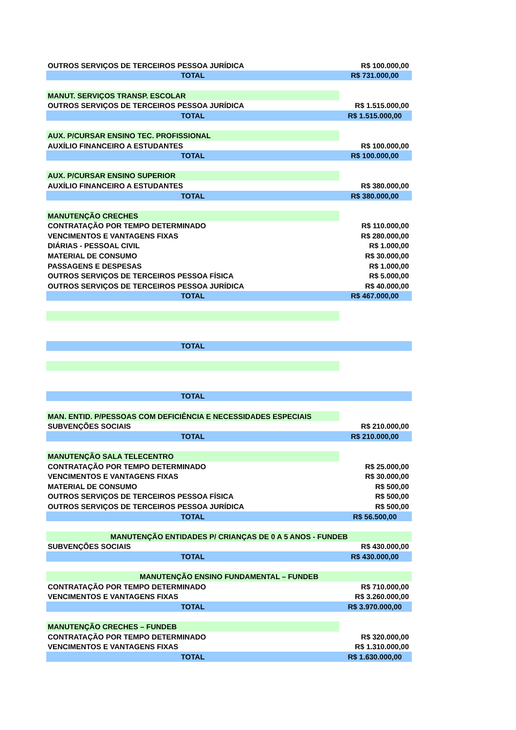| OUTROS SERVIÇOS DE TERCEIROS PESSOA JURÍDICA | R$ 100.000,00 |
| TOTAL | R$ 731.000,00 |
| MANUT. SERVIÇOS TRANSP. ESCOLAR | |
| OUTROS SERVIÇOS DE TERCEIROS PESSOA JURÍDICA | R$ 1.515.000,00 |
| TOTAL | R$ 1.515.000,00 |
| AUX. P/CURSAR ENSINO TEC. PROFISSIONAL | |
| AUXÍLIO FINANCEIRO A ESTUDANTES | R$ 100.000,00 |
| TOTAL | R$ 100.000,00 |
| AUX. P/CURSAR ENSINO SUPERIOR | |
| AUXÍLIO FINANCEIRO A ESTUDANTES | R$ 380.000,00 |
| TOTAL | R$ 380.000,00 |
| MANUTENÇÃO CRECHES | |
| CONTRATAÇÃO POR TEMPO DETERMINADO | R$ 110.000,00 |
| VENCIMENTOS E VANTAGENS FIXAS | R$ 280.000,00 |
| DIÁRIAS - PESSOAL CIVIL | R$ 1.000,00 |
| MATERIAL DE CONSUMO | R$ 30.000,00 |
| PASSAGENS E DESPESAS | R$ 1.000,00 |
| OUTROS SERVIÇOS DE TERCEIROS PESSOA FÍSICA | R$ 5.000,00 |
| OUTROS SERVIÇOS DE TERCEIROS PESSOA JURÍDICA | R$ 40.000,00 |
| TOTAL | R$ 467.000,00 |
| TOTAL | |
| TOTAL | |
| MAN. ENTID. P/PESSOAS COM DEFICIÊNCIA E NECESSIDADES ESPECIAIS | |
| SUBVENÇÕES SOCIAIS | R$ 210.000,00 |
| TOTAL | R$ 210.000,00 |
| MANUTENÇÃO SALA TELECENTRO | |
| CONTRATAÇÃO POR TEMPO DETERMINADO | R$ 25.000,00 |
| VENCIMENTOS E VANTAGENS FIXAS | R$ 30.000,00 |
| MATERIAL DE CONSUMO | R$ 500,00 |
| OUTROS SERVIÇOS DE TERCEIROS PESSOA FÍSICA | R$ 500,00 |
| OUTROS SERVIÇOS DE TERCEIROS PESSOA JURÍDICA | R$ 500,00 |
| TOTAL | R$ 56.500,00 |
| MANUTENÇÃO ENTIDADES P/ CRIANÇAS DE 0 A 5 ANOS - FUNDEB | |
| SUBVENÇÕES SOCIAIS | R$ 430.000,00 |
| TOTAL | R$ 430.000,00 |
| MANUTENÇÃO ENSINO FUNDAMENTAL – FUNDEB | |
| CONTRATAÇÃO POR TEMPO DETERMINADO | R$ 710.000,00 |
| VENCIMENTOS E VANTAGENS FIXAS | R$ 3.260.000,00 |
| TOTAL | R$ 3.970.000,00 |
| MANUTENÇÃO CRECHES – FUNDEB | |
| CONTRATAÇÃO POR TEMPO DETERMINADO | R$ 320.000,00 |
| VENCIMENTOS E VANTAGENS FIXAS | R$ 1.310.000,00 |
| TOTAL | R$ 1.630.000,00 |